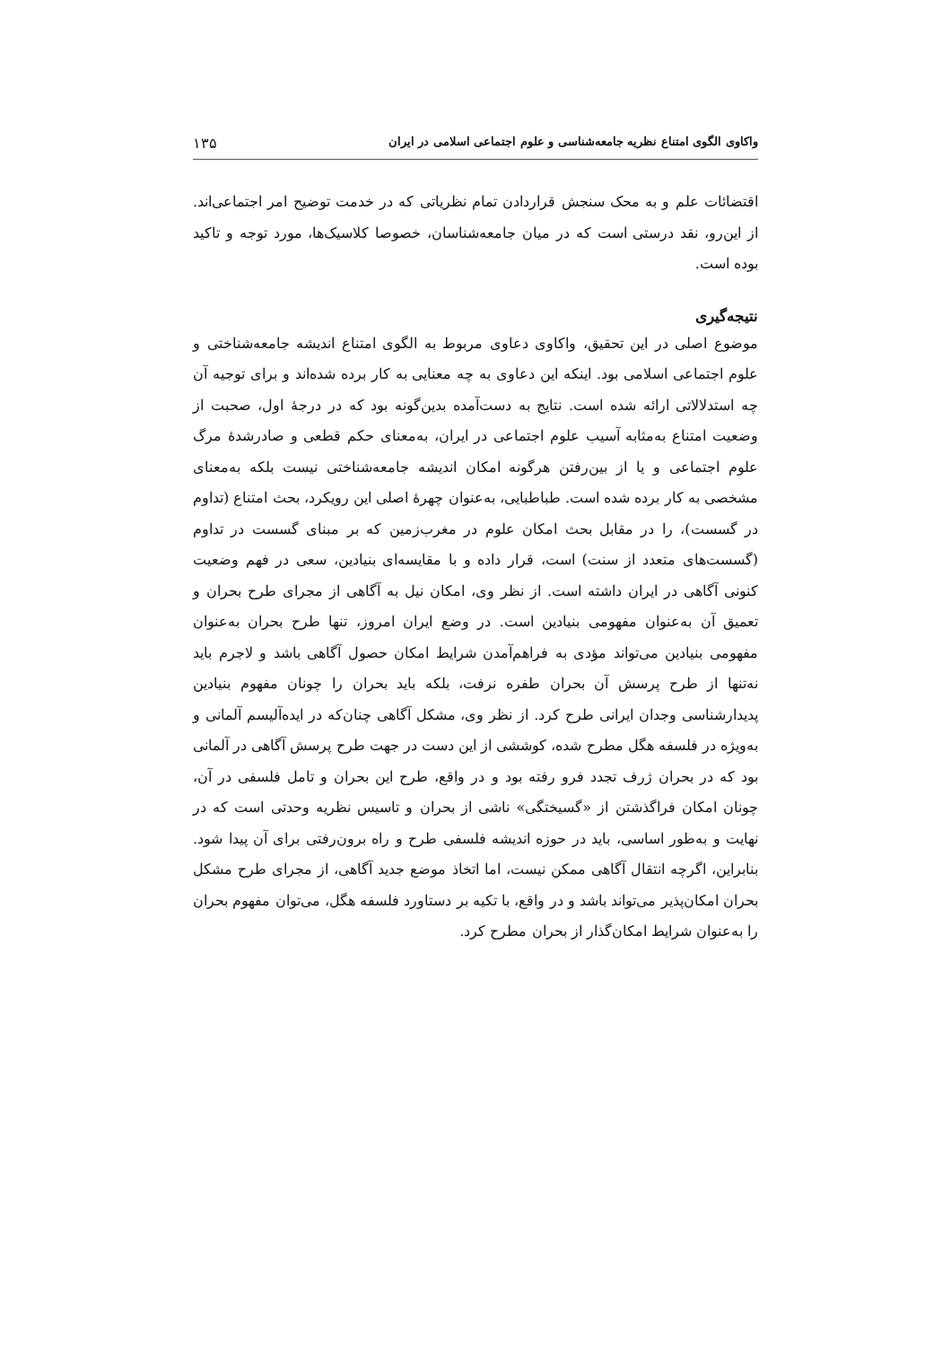واکاوی الگوی امتناع نظریه جامعه‌شناسی و علوم اجتماعی اسلامی در ایران ۱۳۵
اقتضائات علم و به محک سنجش قراردادن تمام نظریاتی که در خدمت توضیح امر اجتماعی‌اند. از این‌رو، نقد درستی است که در میان جامعه‌شناسان، خصوصا کلاسیک‌ها، مورد توجه و تاکید بوده است.
نتیجه‌گیری
موضوع اصلی در این تحقیق، واکاوی دعاوی مربوط به الگوی امتناع اندیشه جامعه‌شناختی و علوم اجتماعی اسلامی بود. اینکه این دعاوی به چه معنایی به کار برده شده‌اند و برای توجیه آن چه استدلالاتی ارائه شده است. نتایج به دست‌آمده بدین‌گونه بود که در درجهٔ اول، صحبت از وضعیت امتناع به‌مثابه آسیب علوم اجتماعی در ایران، به‌معنای حکم قطعی و صادرشدهٔ مرگ علوم اجتماعی و یا از بین‌رفتن هرگونه امکان اندیشه جامعه‌شناختی نیست بلکه به‌معنای مشخصی به کار برده شده است. طباطبایی، به‌عنوان چهرهٔ اصلی این رویکرد، بحث امتناع (تداوم در گسست)، را در مقابل بحث امکان علوم در مغرب‌زمین که بر مبنای گسست در تداوم (گسست‌های متعدد از سنت) است، قرار داده و با مقایسه‌ای بنیادین، سعی در فهم وضعیت کنونی آگاهی در ایران داشته است. از نظر وی، امکان نیل به آگاهی از مجرای طرح بحران و تعمیق آن به‌عنوان مفهومی بنیادین است. در وضع ایران امروز، تنها طرح بحران به‌عنوان مفهومی بنیادین می‌تواند مؤدی به فراهم‌آمدن شرایط امکان حصول آگاهی باشد و لاجرم باید نه‌تنها از طرح پرسش آن بحران طفره نرفت، بلکه باید بحران را چونان مفهوم بنیادین پدیدارشناسی وجدان ایرانی طرح کرد. از نظر وی، مشکل آگاهی چنان‌که در ایده‌آلیسم آلمانی و به‌ویژه در فلسفه هگل مطرح شده، کوششی از این دست در جهت طرح پرسش آگاهی در آلمانی بود که در بحران ژرف تجدد فرو رفته بود و در واقع، طرح این بحران و تامل فلسفی در آن، چونان امکان فراگذشتن از «گسیختگی» ناشی از بحران و تاسیس نظریه وحدتی است که در نهایت و به‌طور اساسی، باید در حوزه اندیشه فلسفی طرح و راه برون‌رفتی برای آن پیدا شود. بنابراین، اگرچه انتقال آگاهی ممکن نیست، اما اتخاذ موضع جدید آگاهی، از مجرای طرح مشکل بحران امکان‌پذیر می‌تواند باشد و در واقع، با تکیه بر دستاورد فلسفه هگل، می‌توان مفهوم بحران را به‌عنوان شرایط امکان‌گذار از بحران مطرح کرد.